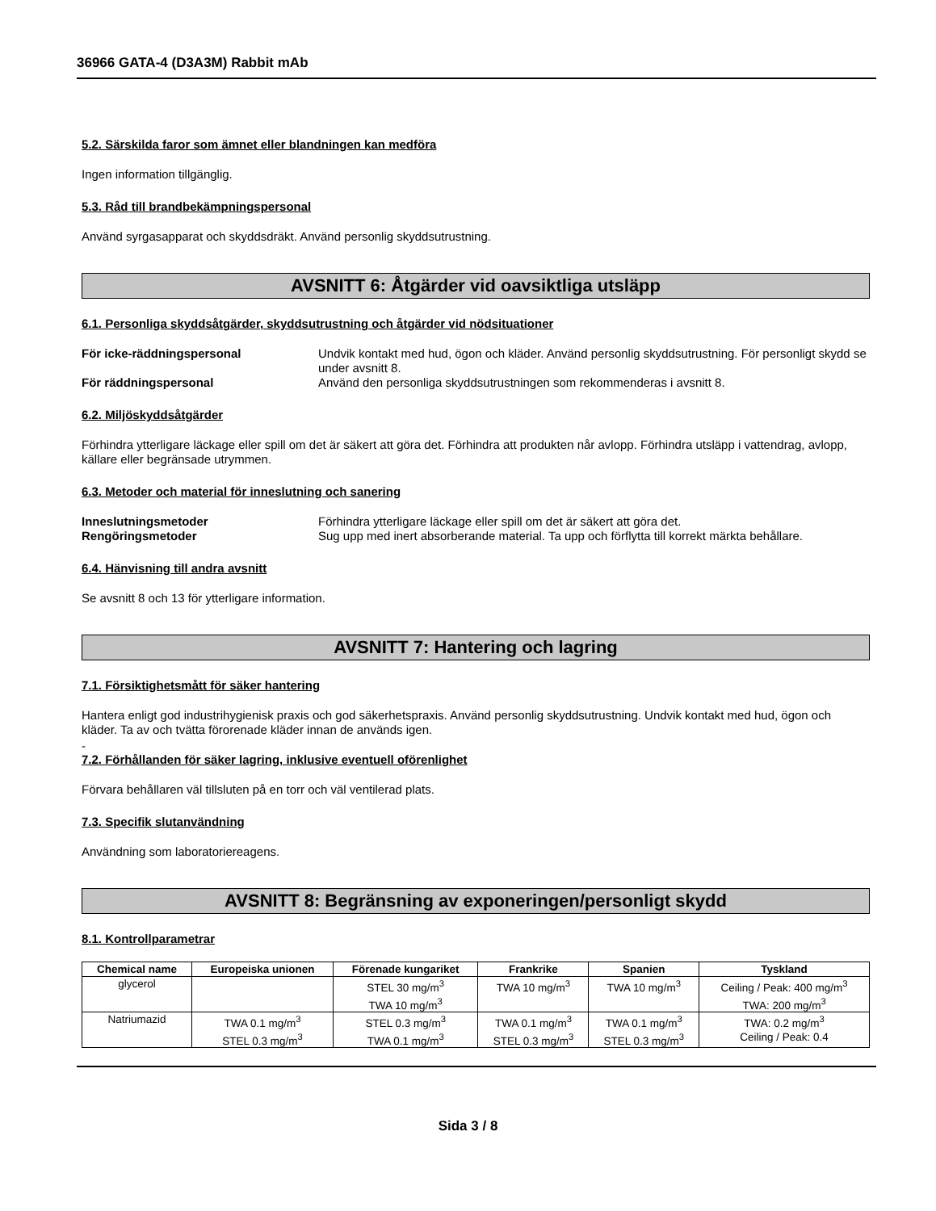36966 GATA-4 (D3A3M) Rabbit mAb
5.2. Särskilda faror som ämnet eller blandningen kan medföra
Ingen information tillgänglig.
5.3. Råd till brandbekämpningspersonal
Använd syrgasapparat och skyddsdräkt. Använd personlig skyddsutrustning.
AVSNITT 6: Åtgärder vid oavsiktliga utsläpp
6.1. Personliga skyddsåtgärder, skyddsutrustning och åtgärder vid nödsituationer
För icke-räddningspersonal Undvik kontakt med hud, ögon och kläder. Använd personlig skyddsutrustning. För personligt skydd se under avsnitt 8. För räddningspersonal Använd den personliga skyddsutrustningen som rekommenderas i avsnitt 8.
6.2. Miljöskyddsåtgärder
Förhindra ytterligare läckage eller spill om det är säkert att göra det. Förhindra att produkten når avlopp. Förhindra utsläpp i vattendrag, avlopp, källare eller begränsade utrymmen.
6.3. Metoder och material för inneslutning och sanering
Inneslutningsmetoder Förhindra ytterligare läckage eller spill om det är säkert att göra det. Rengöringsmetoder Sug upp med inert absorberande material. Ta upp och förflytta till korrekt märkta behållare.
6.4. Hänvisning till andra avsnitt
Se avsnitt 8 och 13 för ytterligare information.
AVSNITT 7: Hantering och lagring
7.1. Försiktighetsmått för säker hantering
Hantera enligt god industrihygienisk praxis och god säkerhetspraxis. Använd personlig skyddsutrustning. Undvik kontakt med hud, ögon och kläder. Ta av och tvätta förorenade kläder innan de används igen.
-
7.2. Förhållanden för säker lagring, inklusive eventuell oförenlighet
Förvara behållaren väl tillsluten på en torr och väl ventilerad plats.
7.3. Specifik slutanvändning
Användning som laboratoriereagens.
AVSNITT 8: Begränsning av exponeringen/personligt skydd
8.1. Kontrollparametrar
| Chemical name | Europeiska unionen | Förenade kungariket | Frankrike | Spanien | Tyskland |
| --- | --- | --- | --- | --- | --- |
| glycerol | | STEL 30 mg/m<sup>3</sup> TWA 10 mg/m<sup>3</sup> | TWA 10 mg/m<sup>3</sup> | TWA 10 mg/m<sup>3</sup> | Ceiling / Peak: 400 mg/m<sup>3</sup> TWA: 200 mg/m<sup>3</sup> |
| Natriumazid | TWA 0.1 mg/m<sup>3</sup> STEL 0.3 mg/m<sup>3</sup> | STEL 0.3 mg/m<sup>3</sup> TWA 0.1 mg/m<sup>3</sup> | TWA 0.1 mg/m<sup>3</sup> STEL 0.3 mg/m<sup>3</sup> | TWA 0.1 mg/m<sup>3</sup> STEL 0.3 mg/m<sup>3</sup> | TWA: 0.2 mg/m<sup>3</sup> Ceiling / Peak: 0.4 |
Sida 3 / 8